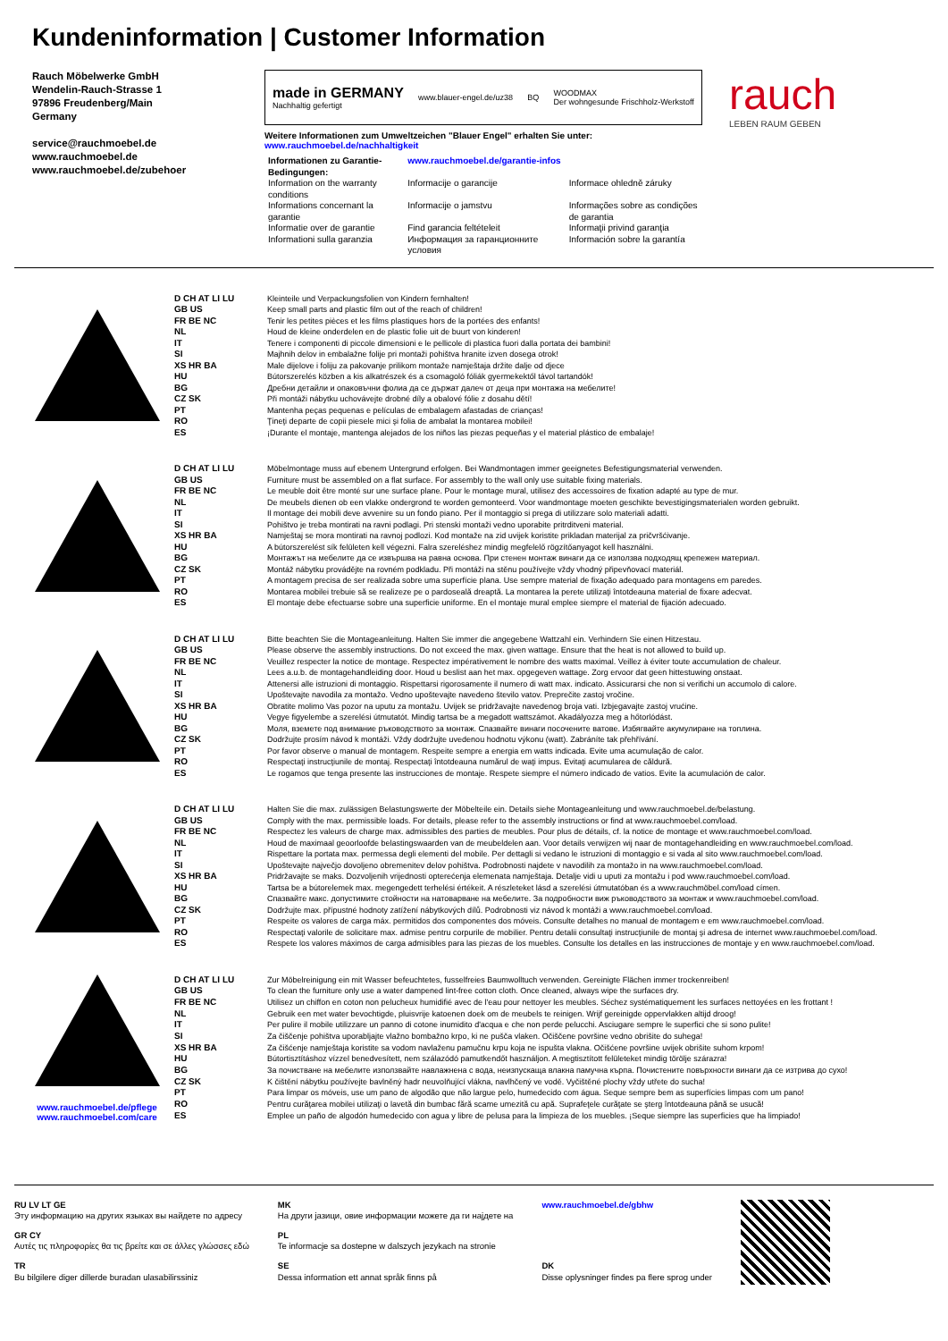Kundeninformation | Customer Information
Rauch Möbelwerke GmbH
Wendelin-Rauch-Strasse 1
97896 Freudenberg/Main
Germany
service@rauchmoebel.de
www.rauchmoebel.de
www.rauchmoebel.de/zubehoer
made in GERMANY
Nachhaltig gefertigt www.blauer-engel.de/uz38 BQ WOODMAX
Der wohngesunde Frischholz-Werkstoff
Weitere Informationen zum Umweltzeichen "Blauer Engel" erhalten Sie unter:
www.rauchmoebel.de/nachhaltigkeit
| Informationen zu Garantie-Bedingungen: | www.rauchmoebel.de/garantie-infos | |
| Information on the warranty conditions | Informacije o garancije | Informace ohledně záruky |
| Informations concernant la garantie | Informacije o jamstvu | Informações sobre as condições de garantia |
| Informatie over de garantie | Find garancia feltételeit | Informaţii privind garanţia |
| Informationi sulla garanzia | Информация за гаранционните условия | Información sobre la garantía |
rauch
LEBEN RAUM GEBEN
| D CH AT LI LU | Kleinteile und Verpackungsfolien von Kindern fernhalten! |
| GB US | Keep small parts and plastic film out of the reach of children! |
| FR BE NC | Tenir les petites pièces et les films plastiques hors de la portées des enfants! |
| NL | Houd de kleine onderdelen en de plastic folie uit de buurt von kinderen! |
| IT | Tenere i componenti di piccole dimensioni e le pellicole di plastica fuori dalla portata dei bambini! |
| SI | Majhnih delov in embalažne folije pri montaži pohištva hranite izven dosega otrok! |
| XS HR BA | Male dijelove i foliju za pakovanje prilikom montaže namještaja držite dalje od djece |
| HU | Bútorszerelés közben a kis alkatrészek és a csomagoló fóliák gyermekektől távol tartandók! |
| BG | Дребни детайли и опаковъчни фолиа да се държат далеч от деца при монтажа на мебелите! |
| CZ SK | Při montáži nábytku uchovávejte drobné díly a obalové fólie z dosahu dětí! |
| PT | Mantenha peças pequenas e películas de embalagem afastadas de crianças! |
| RO | Ţineţi departe de copii piesele mici şi folia de ambalat la montarea mobilei! |
| ES | ¡Durante el montaje, mantenga alejados de los niños las piezas pequeñas y el material plástico de embalaje! |
| D CH AT LI LU | Möbelmontage muss auf ebenem Untergrund erfolgen. Bei Wandmontagen immer geeignetes Befestigungsmaterial verwenden. |
| GB US | Furniture must be assembled on a flat surface. For assembly to the wall only use suitable fixing materials. |
| FR BE NC | Le meuble doit être monté sur une surface plane. Pour le montage mural, utilisez des accessoires de fixation adapté au type de mur. |
| NL | De meubels dienen ob een vlakke ondergrond te worden gemonteerd. Voor wandmontage moeten geschikte bevestigingsmaterialen worden gebruikt. |
| IT | Il montage dei mobili deve avvenire su un fondo piano. Per il montaggio si prega di utilizzare solo materiali adatti. |
| SI | Pohištvo je treba montirati na ravni podlagi. Pri stenski montaži vedno uporabite pritrditveni material. |
| XS HR BA | Namještaj se mora montirati na ravnoj podlozi. Kod montaže na zid uvijek koristite prikladan materijal za pričvršćivanje. |
| HU | A bútorszerelést sík felületen kell végezni. Falra szereléshez mindig megfelelő rögzítőanyagot kell használni. |
| BG | Монтажът на мебелите да се извършва на равна основа. При стенен монтаж винаги да се използва подходящ крепежен материал. |
| CZ SK | Montáž nábytku provádějte na rovném podkladu. Při montáži na stěnu používejte vždy vhodný připevňovací materiál. |
| PT | A montagem precisa de ser realizada sobre uma superfície plana. Use sempre material de fixação adequado para montagens em paredes. |
| RO | Montarea mobilei trebuie să se realizeze pe o pardoseală dreaptă. La montarea la perete utilizaţi întotdeauna material de fixare adecvat. |
| ES | El montaje debe efectuarse sobre una superficie uniforme. En el montaje mural emplee siempre el material de fijación adecuado. |
| D CH AT LI LU | Bitte beachten Sie die Montageanleitung. Halten Sie immer die angegebene Wattzahl ein. Verhindern Sie einen Hitzestau. |
| GB US | Please observe the assembly instructions. Do not exceed the max. given wattage. Ensure that the heat is not allowed to build up. |
| FR BE NC | Veuillez respecter la notice de montage. Respectez impérativement le nombre des watts maximal. Veillez à éviter toute accumulation de chaleur. |
| NL | Lees a.u.b. de montagehandleiding door. Houd u beslist aan het max. opgegeven wattage. Zorg ervoor dat geen hittestuwing onstaat. |
| IT | Attenersi alle istruzioni di montaggio. Rispettarsi rigorosamente il numero di watt max. indicato. Assicurarsi che non si verifichi un accumolo di calore. |
| SI | Upoštevajte navodila za montažo. Vedno upoštevajte navedeno število vatov. Preprečite zastoj vročine. |
| XS HR BA | Obratite molimo Vas pozor na uputu za montažu. Uvijek se pridržavajte navedenog broja vati. Izbjegavajte zastoj vrućine. |
| HU | Vegye figyelembe a szerelési útmutatót. Mindig tartsa be a megadott wattszámot. Akadályozza meg a hőtorlódást. |
| BG | Моля, вземете под внимание ръководството за монтаж. Спазвайте винаги посочените ватове. Избягвайте акумулиране на топлина. |
| CZ SK | Dodržujte prosím návod k montáži. Vždy dodržujte uvedenou hodnotu výkonu (watt). Zabráníte tak přehřívání. |
| PT | Por favor observe o manual de montagem. Respeite sempre a energia em watts indicada. Evite uma acumulação de calor. |
| RO | Respectaţi instrucţiunile de montaj. Respectaţi întotdeauna numărul de waţi impus. Evitaţi acumularea de căldură. |
| ES | Le rogamos que tenga presente las instrucciones de montaje. Respete siempre el número indicado de vatios. Evite la acumulación de calor. |
| D CH AT LI LU | Halten Sie die max. zulässigen Belastungswerte der Möbelteile ein. Details siehe Montageanleitung und www.rauchmoebel.de/belastung. |
| GB US | Comply with the max. permissible loads. For details, please refer to the assembly instructions or find at www.rauchmoebel.com/load. |
| FR BE NC | Respectez les valeurs de charge max. admissibles des parties de meubles. Pour plus de détails, cf. la notice de montage et www.rauchmoebel.com/load. |
| NL | Houd de maximaal geoorloofde belastingswaarden van de meubeldelen aan. Voor details verwijzen wij naar de montagehandleiding en www.rauchmoebel.com/load. |
| IT | Rispettare la portata max. permessa degli elementi del mobile. Per dettagli si vedano le istruzioni di montaggio e si vada al sito www.rauchmoebel.com/load. |
| SI | Upoštevajte največjo dovoljeno obremenitev delov pohištva. Podrobnosti najdete v navodilih za montažo in na www.rauchmoebel.com/load. |
| XS HR BA | Pridržavajte se maks. Dozvoljenih vrijednosti opterećenja elemenata namještaja. Detalje vidi u uputi za montažu i pod www.rauchmoebel.com/load. |
| HU | Tartsa be a bútorelemek max. megengedett terhelési értékeit. A részleteket lásd a szerelési útmutatóban és a www.rauchmöbel.com/load címen. |
| BG | Спазвайте макс. допустимите стойности на натоварване на мебелите. За подробности виж ръководството за монтаж и www.rauchmoebel.com/load. |
| CZ SK | Dodržujte max. přípustné hodnoty zatížení nábytkových dílů. Podrobnosti viz návod k montáži a www.rauchmoebel.com/load. |
| PT | Respeite os valores de carga máx. permitidos dos componentes dos móveis. Consulte detalhes no manual de montagem e em www.rauchmoebel.com/load. |
| RO | Respectaţi valorile de solicitare max. admise pentru corpurile de mobilier. Pentru detalii consultaţi instrucţiunile de montaj şi adresa de internet www.rauchmoebel.com/load. |
| ES | Respete los valores máximos de carga admisibles para las piezas de los muebles. Consulte los detalles en las instrucciones de montaje y en www.rauchmoebel.com/load. |
www.rauchmoebel.de/pflege
www.rauchmoebel.com/care
| D CH AT LI LU | Zur Möbelreinigung ein mit Wasser befeuchtetes, fusselfreies Baumwolltuch verwenden. Gereinigte Flächen immer trockenreiben! |
| GB US | To clean the furniture only use a water dampened lint-free cotton cloth. Once cleaned, always wipe the surfaces dry. |
| FR BE NC | Utilisez un chiffon en coton non pelucheux humidifié avec de l'eau pour nettoyer les meubles. Séchez systématiquement les surfaces nettoyées en les frottant ! |
| NL | Gebruik een met water bevochtigde, pluisvrije katoenen doek om de meubels te reinigen. Wrijf gereinigde oppervlakken altijd droog! |
| IT | Per pulire il mobile utilizzare un panno di cotone inumidito d'acqua e che non perde pelucchi. Asciugare sempre le superfici che si sono pulite! |
| SI | Za čiščenje pohištva uporabljajte vlažno bombažno krpo, ki ne pušča vlaken. Očiščene površine vedno obrišite do suhega! |
| XS HR BA | Za čišćenje namještaja koristite sa vodom navlaženu pamučnu krpu koja ne ispušta vlakna. Očišćene površine uvijek obrišite suhom krpom! |
| HU | Bútortisztításhoz vízzel benedvesített, nem szálazódó pamutkendőt használjon. A megtisztított felületeket mindig törölje szárazra! |
| BG | За почистване на мебелите използвайте навлажнена с вода, неизпускаща влакна памучна кърпа. Почистените повърхности винаги да се изтрива до сухо! |
| CZ SK | K čištění nábytku používejte bavlněný hadr neuvolňující vlákna, navlhčený ve vodě. Vyčištěné plochy vždy utřete do sucha! |
| PT | Para limpar os móveis, use um pano de algodão que não largue pelo, humedecido com água. Seque sempre bem as superfícies limpas com um pano! |
| RO | Pentru curăţarea mobilei utilizaţi o lavetă din bumbac fără scame umezită cu apă. Suprafeţele curăţate se şterg întotdeauna până se usucă! |
| ES | Emplee un paño de algodón humedecido con agua y libre de pelusa para la limpieza de los muebles. ¡Seque siempre las superficies que ha limpiado! |
| RU LV LT GE Эту информацию на других языках вы найдете по адресу | MK На други јазици, овие информации можете да ги најдете на | www.rauchmoebel.de/gbhw | |
| GR CY Αυτές τις πληροφορίες θα τις βρείτε και σε άλλες γλώσσες εδώ | PL Te informacje sa dostepne w dalszych jezykach na stronie | | |
| TR Bu bilgilere diger dillerde buradan ulasabilirssiniz | SE Dessa information ett annat språk finns på | DK Disse oplysninger findes pa flere sprog under | |